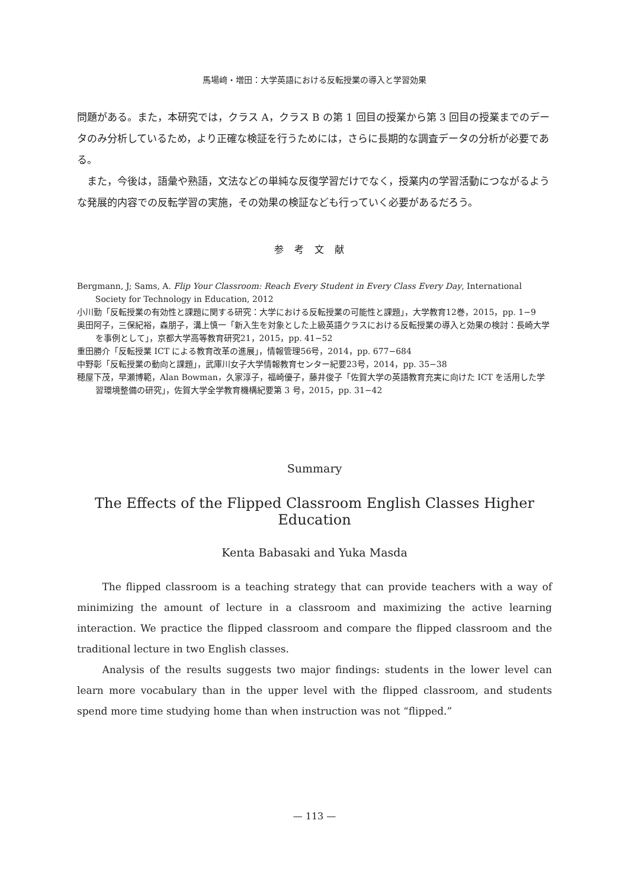馬場﨑・増田：大学英語における反転授業の導入と学習効果
問題がある。また，本研究では，クラス A，クラス B の第 1 回目の授業から第 3 回目の授業までのデータのみ分析しているため，より正確な検証を行うためには，さらに長期的な調査データの分析が必要である。
また，今後は，語彙や熟語，文法などの単純な反復学習だけでなく，授業内の学習活動につながるような発展的内容での反転学習の実施，その効果の検証なども行っていく必要があるだろう。
参考文献
Bergmann, J; Sams, A. Flip Your Classroom: Reach Every Student in Every Class Every Day, International Society for Technology in Education, 2012
小川勤「反転授業の有効性と課題に関する研究：大学における反転授業の可能性と課題」，大学教育12巻，2015，pp. 1−9
奥田阿子，三保紀裕，森朋子，溝上慎一「新入生を対象とした上級英語クラスにおける反転授業の導入と効果の検討：長崎大学を事例として」，京都大学高等教育研究21，2015，pp. 41−52
重田勝介「反転授業 ICT による教育改革の進展」，情報管理56号，2014，pp. 677−684
中野彰「反転授業の動向と課題」，武庫川女子大学情報教育センター紀要23号，2014，pp. 35−38
穂屋下茂，早瀬博範，Alan Bowman，久家淳子，福崎優子，藤井俊子「佐賀大学の英語教育充実に向けた ICT を活用した学習環境整備の研究」，佐賀大学全学教育機構紀要第 3 号，2015，pp. 31−42
Summary
The Effects of the Flipped Classroom English Classes Higher Education
Kenta Babasaki and Yuka Masda
The flipped classroom is a teaching strategy that can provide teachers with a way of minimizing the amount of lecture in a classroom and maximizing the active learning interaction. We practice the flipped classroom and compare the flipped classroom and the traditional lecture in two English classes.
Analysis of the results suggests two major findings: students in the lower level can learn more vocabulary than in the upper level with the flipped classroom, and students spend more time studying home than when instruction was not “flipped.”
— 113 —